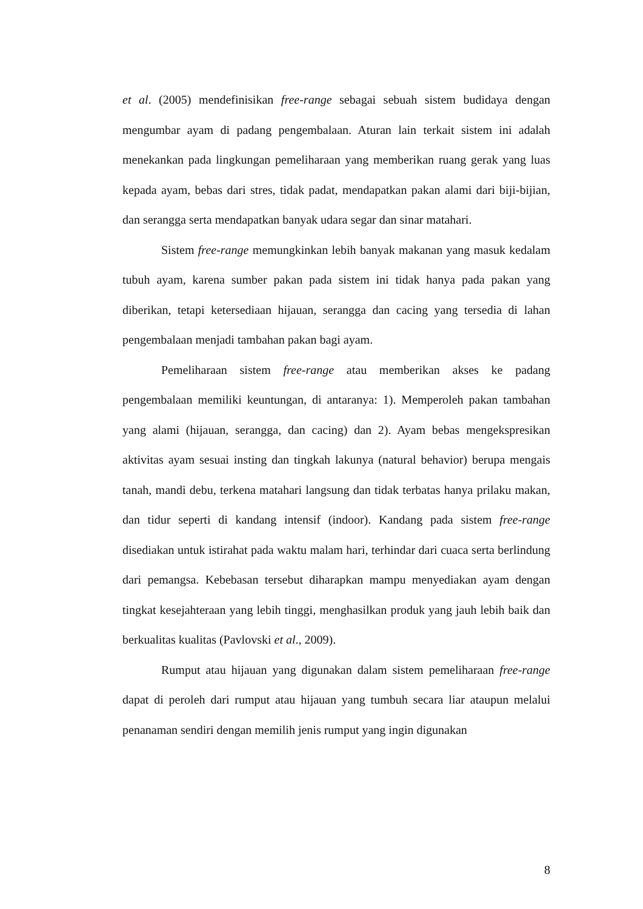et al. (2005) mendefinisikan free-range sebagai sebuah sistem budidaya dengan mengumbar ayam di padang pengembalaan. Aturan lain terkait sistem ini adalah menekankan pada lingkungan pemeliharaan yang memberikan ruang gerak yang luas kepada ayam, bebas dari stres, tidak padat, mendapatkan pakan alami dari biji-bijian, dan serangga serta mendapatkan banyak udara segar dan sinar matahari.
Sistem free-range memungkinkan lebih banyak makanan yang masuk kedalam tubuh ayam, karena sumber pakan pada sistem ini tidak hanya pada pakan yang diberikan, tetapi ketersediaan hijauan, serangga dan cacing yang tersedia di lahan pengembalaan menjadi tambahan pakan bagi ayam.
Pemeliharaan sistem free-range atau memberikan akses ke padang pengembalaan memiliki keuntungan, di antaranya: 1). Memperoleh pakan tambahan yang alami (hijauan, serangga, dan cacing) dan 2). Ayam bebas mengekspresikan aktivitas ayam sesuai insting dan tingkah lakunya (natural behavior) berupa mengais tanah, mandi debu, terkena matahari langsung dan tidak terbatas hanya prilaku makan, dan tidur seperti di kandang intensif (indoor). Kandang pada sistem free-range disediakan untuk istirahat pada waktu malam hari, terhindar dari cuaca serta berlindung dari pemangsa. Kebebasan tersebut diharapkan mampu menyediakan ayam dengan tingkat kesejahteraan yang lebih tinggi, menghasilkan produk yang jauh lebih baik dan berkualitas kualitas (Pavlovski et al., 2009).
Rumput atau hijauan yang digunakan dalam sistem pemeliharaan free-range dapat di peroleh dari rumput atau hijauan yang tumbuh secara liar ataupun melalui penanaman sendiri dengan memilih jenis rumput yang ingin digunakan
8